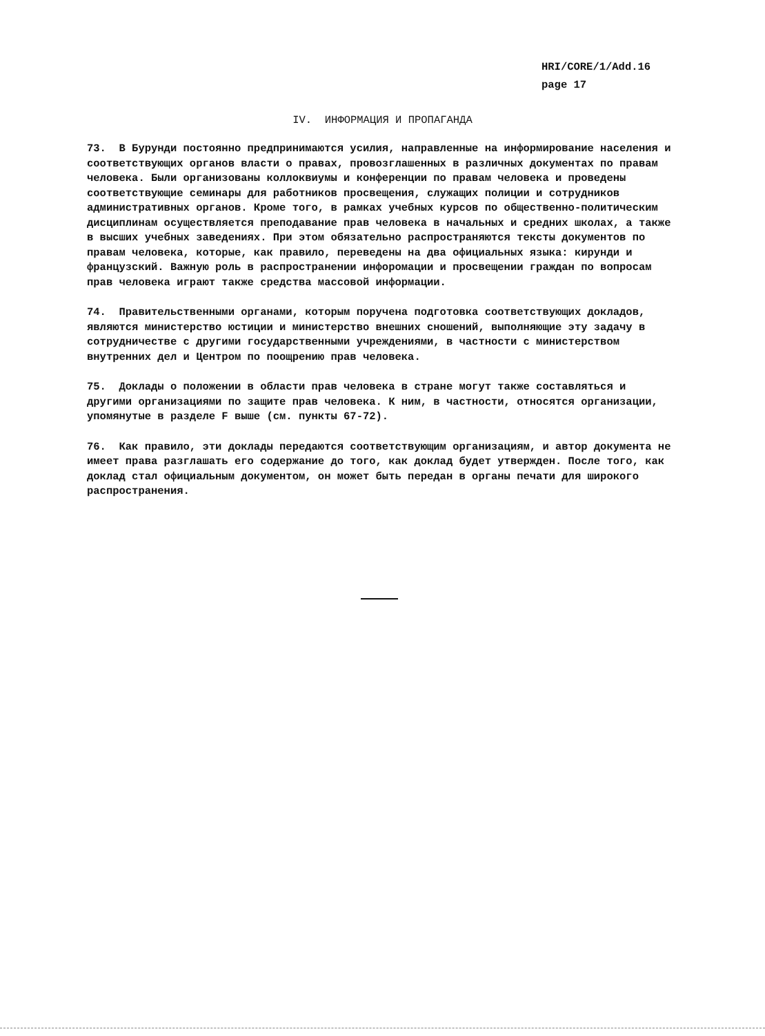HRI/CORE/1/Add.16
page 17
IV. ИНФОРМАЦИЯ И ПРОПАГАНДА
73. В Бурунди постоянно предпринимаются усилия, направленные на информирование населения и соответствующих органов власти о правах, провозглашенных в различных документах по правам человека. Были организованы коллоквиумы и конференции по правам человека и проведены соответствующие семинары для работников просвещения, служащих полиции и сотрудников административных органов. Кроме того, в рамках учебных курсов по общественно-политическим дисциплинам осуществляется преподавание прав человека в начальных и средних школах, а также в высших учебных заведениях. При этом обязательно распространяются тексты документов по правам человека, которые, как правило, переведены на два официальных языка: кирунди и французский. Важную роль в распространении инфоромации и просвещении граждан по вопросам прав человека играют также средства массовой информации.
74. Правительственными органами, которым поручена подготовка соответствующих докладов, являются министерство юстиции и министерство внешних сношений, выполняющие эту задачу в сотрудничестве с другими государственными учреждениями, в частности с министерством внутренних дел и Центром по поощрению прав человека.
75. Доклады о положении в области прав человека в стране могут также составляться и другими организациями по защите прав человека. К ним, в частности, относятся организации, упомянутые в разделе F выше (см. пункты 67-72).
76. Как правило, эти доклады передаются соответствующим организациям, и автор документа не имеет права разглашать его содержание до того, как доклад будет утвержден. После того, как доклад стал официальным документом, он может быть передан в органы печати для широкого распространения.